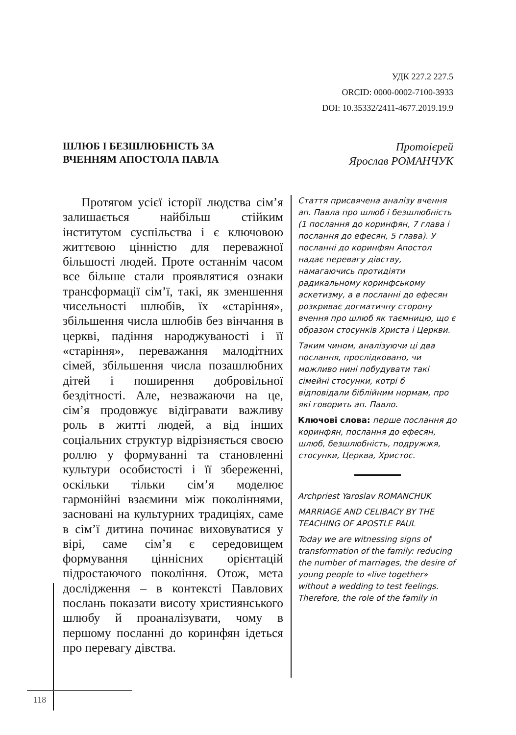УДК 227.2 227.5
ORCID: 0000-0002-7100-3933
DOI: 10.35332/2411-4677.2019.19.9
ШЛЮБ І БЕЗШЛЮБНІСТЬ ЗА
ВЧЕННЯМ АПОСТОЛА ПАВЛА
Протоієрей
Ярослав РОМАНЧУК
Протягом усієї історії людства сім’я залишається найбільш стійким інститутом суспільства і є ключовою життєвою цінністю для переважної більшості людей. Проте останнім часом все більше стали проявлятися ознаки трансформації сім’ї, такі, як зменшення чисельності шлюбів, їх «старіння», збільшення числа шлюбів без вінчання в церкві, падіння народжуваності і її «старіння», переважання малодітних сімей, збільшення числа позашлюбних дітей і поширення добровільної бездітності. Але, незважаючи на це, сім’я продовжує відігравати важливу роль в житті людей, а від інших соціальних структур відрізняється своєю роллю у формуванні та становленні культури особистості і її збереженні, оскільки тільки сім’я моделює гармонійні взаємини між поколіннями, засновані на культурних традиціях, саме в сім’ї дитина починає виховуватися у вірі, саме сім’я є середовищем формування ціннісних орієнтацій підростаючого покоління. Отож, мета дослідження – в контексті Павлових послань показати висоту християнського шлюбу й проаналізувати, чому в першому посланні до коринфян ідеться про перевагу дівства.
Стаття присвячена аналізу вчення ап. Павла про шлюб і безшлюбність (1 послання до коринфян, 7 глава і послання до ефесян, 5 глава). У посланні до коринфян Апостол надає перевагу дівству, намагаючись протидіяти радикальному коринфському аскетизму, а в посланні до ефесян розкриває догматичну сторону вчення про шлюб як таємницю, що є образом стосунків Христа і Церкви.
Таким чином, аналізуючи ці два послання, прослідковано, чи можливо нині побудувати такі сімейні стосунки, котрі б відповідали біблійним нормам, про які говорить ап. Павло.
Ключові слова: перше послання до коринфян, послання до ефесян, шлюб, безшлюбність, подружжя, стосунки, Церква, Христос.
Archpriest Yaroslav ROMANCHUK
MARRIAGE AND CELIBACY BY THE TEACHING OF APOSTLE PAUL
Today we are witnessing signs of transformation of the family: reducing the number of marriages, the desire of young people to «live together» without a wedding to test feelings. Therefore, the role of the family in
118